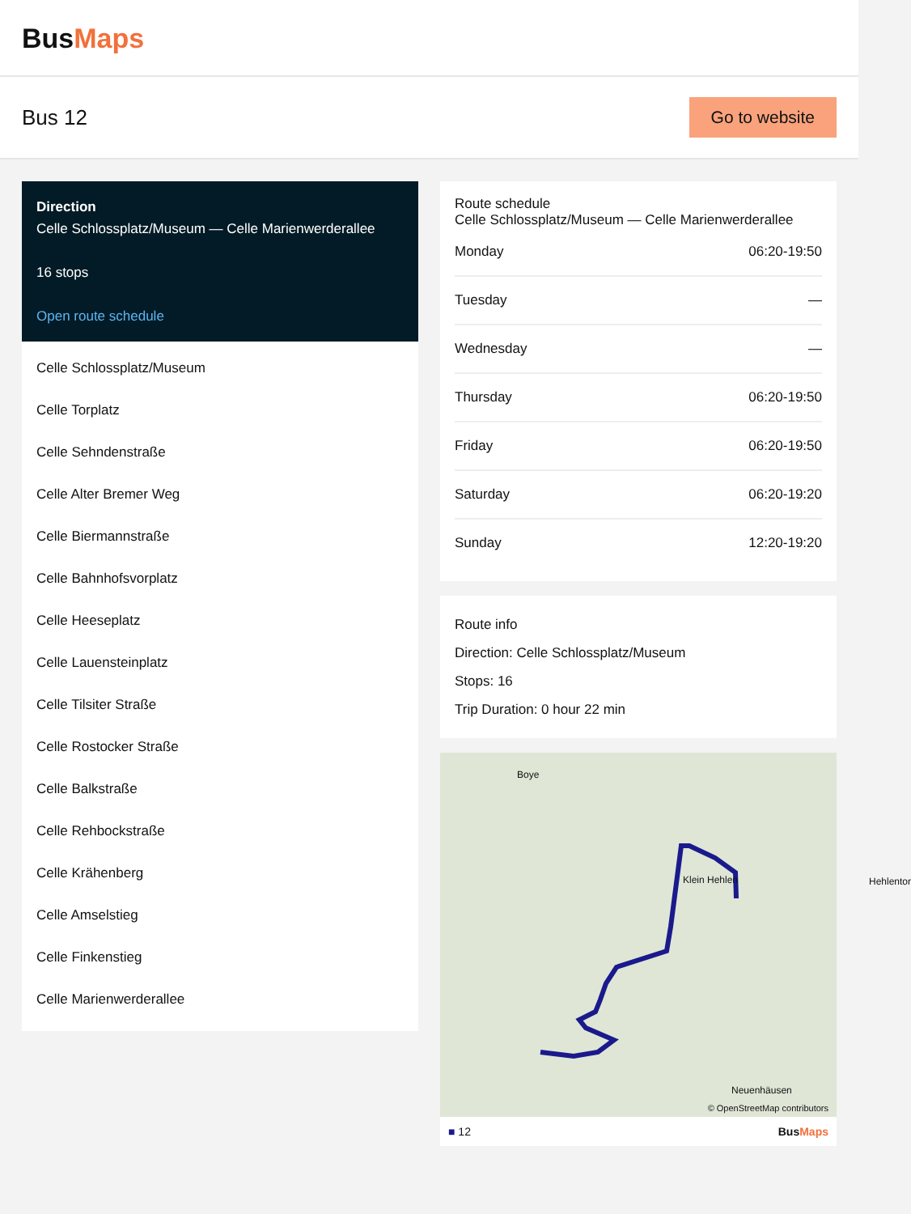BusMaps
Bus 12
Go to website
Direction
Celle Schlossplatz/Museum — Celle Marienwerderallee
16 stops
Open route schedule
Celle Schlossplatz/Museum
Celle Torplatz
Celle Sehndenstraße
Celle Alter Bremer Weg
Celle Biermannstraße
Celle Bahnhofsvorplatz
Celle Heeseplatz
Celle Lauensteinplatz
Celle Tilsiter Straße
Celle Rostocker Straße
Celle Balkstraße
Celle Rehbockstraße
Celle Krähenberg
Celle Amselstieg
Celle Finkenstieg
Celle Marienwerderallee
Route schedule
Celle Schlossplatz/Museum — Celle Marienwerderallee
| Monday | 06:20-19:50 |
| Tuesday | — |
| Wednesday | — |
| Thursday | 06:20-19:50 |
| Friday | 06:20-19:50 |
| Saturday | 06:20-19:20 |
| Sunday | 12:20-19:20 |
Route info
Direction: Celle Schlossplatz/Museum
Stops: 16
Trip Duration: 0 hour 22 min
Boye
Klein Hehlen Hehlentor
Neuenhäusen
© OpenStreetMap contributors
■ 12 BusMaps